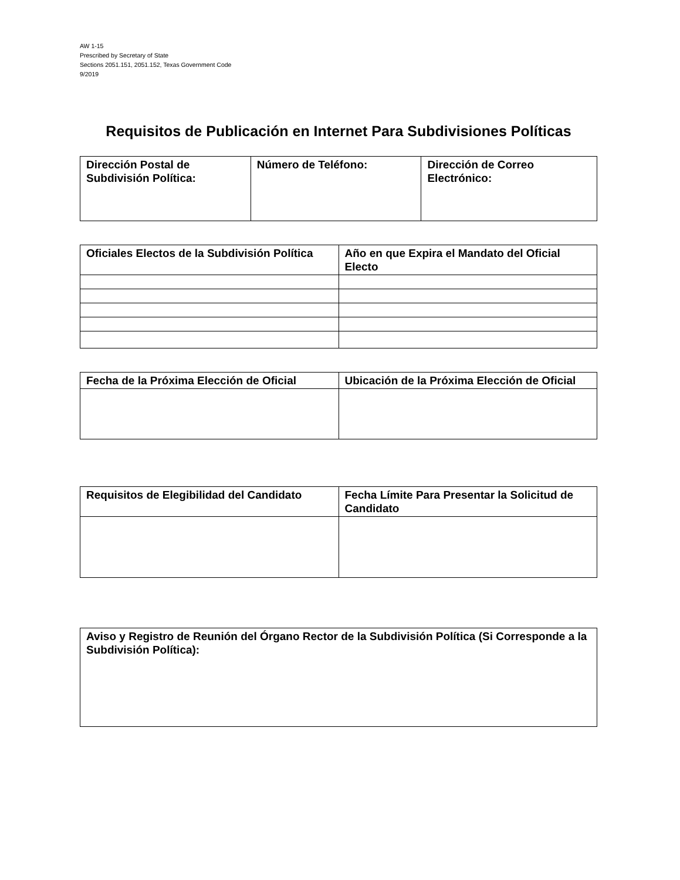AW 1-15
Prescribed by Secretary of State
Sections 2051.151, 2051.152, Texas Government Code
9/2019
Requisitos de Publicación en Internet Para Subdivisiones Políticas
| Dirección Postal de Subdivisión Política: | Número de Teléfono: | Dirección de Correo Electrónico: |
| Oficiales Electos de la Subdivisión Política | Año en que Expira el Mandato del Oficial Electo |
| Fecha de la Próxima Elección de Oficial | Ubicación de la Próxima Elección de Oficial |
| Requisitos de Elegibilidad del Candidato | Fecha Límite Para Presentar la Solicitud de Candidato |
| Aviso y Registro de Reunión del Órgano Rector de la Subdivisión Política (Si Corresponde a la Subdivisión Política): |